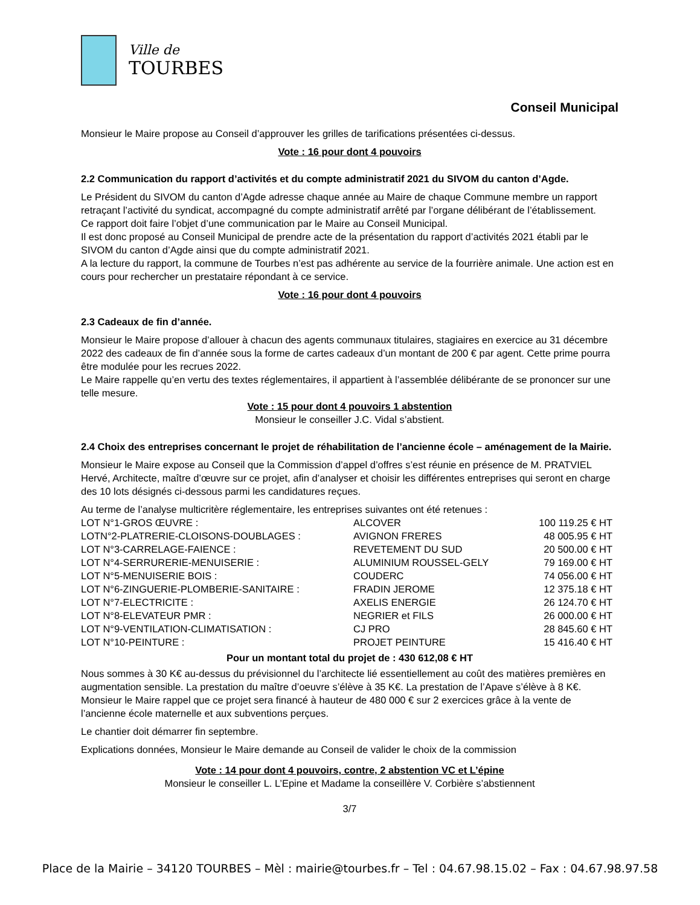Ville de
TOURBES
Conseil Municipal
Monsieur le Maire propose au Conseil d’approuver les grilles de tarifications présentées ci-dessus.
Vote : 16 pour dont 4 pouvoirs
2.2 Communication du rapport d’activités et du compte administratif 2021 du SIVOM du canton d’Agde.
Le Président du SIVOM du canton d’Agde adresse chaque année au Maire de chaque Commune membre un rapport retraçant l’activité du syndicat, accompagné du compte administratif arrêté par l’organe délibérant de l’établissement.
Ce rapport doit faire l’objet d’une communication par le Maire au Conseil Municipal.
Il est donc proposé au Conseil Municipal de prendre acte de la présentation du rapport d’activités 2021 établi par le SIVOM du canton d’Agde ainsi que du compte administratif 2021.
A la lecture du rapport, la commune de Tourbes n’est pas adhérente au service de la fourrière animale. Une action est en cours pour rechercher un prestataire répondant à ce service.
Vote : 16 pour dont 4 pouvoirs
2.3 Cadeaux de fin d’année.
Monsieur le Maire propose d’allouer à chacun des agents communaux titulaires, stagiaires en exercice au 31 décembre 2022 des cadeaux de fin d’année sous la forme de cartes cadeaux d’un montant de 200 € par agent. Cette prime pourra être modulée pour les recrues 2022.
Le Maire rappelle qu’en vertu des textes réglementaires, il appartient à l’assemblée délibérante de se prononcer sur une telle mesure.
Vote : 15 pour dont 4 pouvoirs 1 abstention
Monsieur le conseiller J.C. Vidal s’abstient.
2.4 Choix des entreprises concernant le projet de réhabilitation de l’ancienne école – aménagement de la Mairie.
Monsieur le Maire expose au Conseil que la Commission d’appel d’offres s’est réunie en présence de M. PRATVIEL Hervé, Architecte, maître d’œuvre sur ce projet, afin d’analyser et choisir les différentes entreprises qui seront en charge des 10 lots désignés ci-dessous parmi les candidatures reçues.
Au terme de l’analyse multicritère réglementaire, les entreprises suivantes ont été retenues :
| LOT N°1-GROS ŒUVRE : | ALCOVER | 100 119.25 € HT |
| LOTN°2-PLATRERIE-CLOISONS-DOUBLAGES : | AVIGNON FRERES | 48 005.95 € HT |
| LOT N°3-CARRELAGE-FAIENCE : | REVETEMENT DU SUD | 20 500.00 € HT |
| LOT N°4-SERRURERIE-MENUISERIE : | ALUMINIUM ROUSSEL-GELY | 79 169.00 € HT |
| LOT N°5-MENUISERIE BOIS : | COUDERC | 74 056.00 € HT |
| LOT N°6-ZINGUERIE-PLOMBERIE-SANITAIRE : | FRADIN JEROME | 12 375.18 € HT |
| LOT N°7-ELECTRICITE : | AXELIS ENERGIE | 26 124.70 € HT |
| LOT N°8-ELEVATEUR PMR : | NEGRIER et FILS | 26 000.00 € HT |
| LOT N°9-VENTILATION-CLIMATISATION : | CJ PRO | 28 845.60 € HT |
| LOT N°10-PEINTURE : | PROJET PEINTURE | 15 416.40 € HT |
Pour un montant total du projet de : 430 612,08 € HT
Nous sommes à 30 K€ au-dessus du prévisionnel du l’architecte lié essentiellement au coût des matières premières en augmentation sensible. La prestation du maître d’oeuvre s’élève à 35 K€. La prestation de l’Apave s’élève à 8 K€. Monsieur le Maire rappel que ce projet sera financé à hauteur de 480 000 € sur 2 exercices grâce à la vente de l’ancienne école maternelle et aux subventions perçues.
Le chantier doit démarrer fin septembre.
Explications données, Monsieur le Maire demande au Conseil de valider le choix de la commission
Vote : 14 pour dont 4 pouvoirs, contre, 2 abstention VC et L’épine
Monsieur le conseiller L. L’Epine et Madame la conseillère V. Corbière s’abstiennent
3/7
Place de la Mairie – 34120 TOURBES – Mèl : mairie@tourbes.fr – Tel : 04.67.98.15.02 – Fax : 04.67.98.97.58